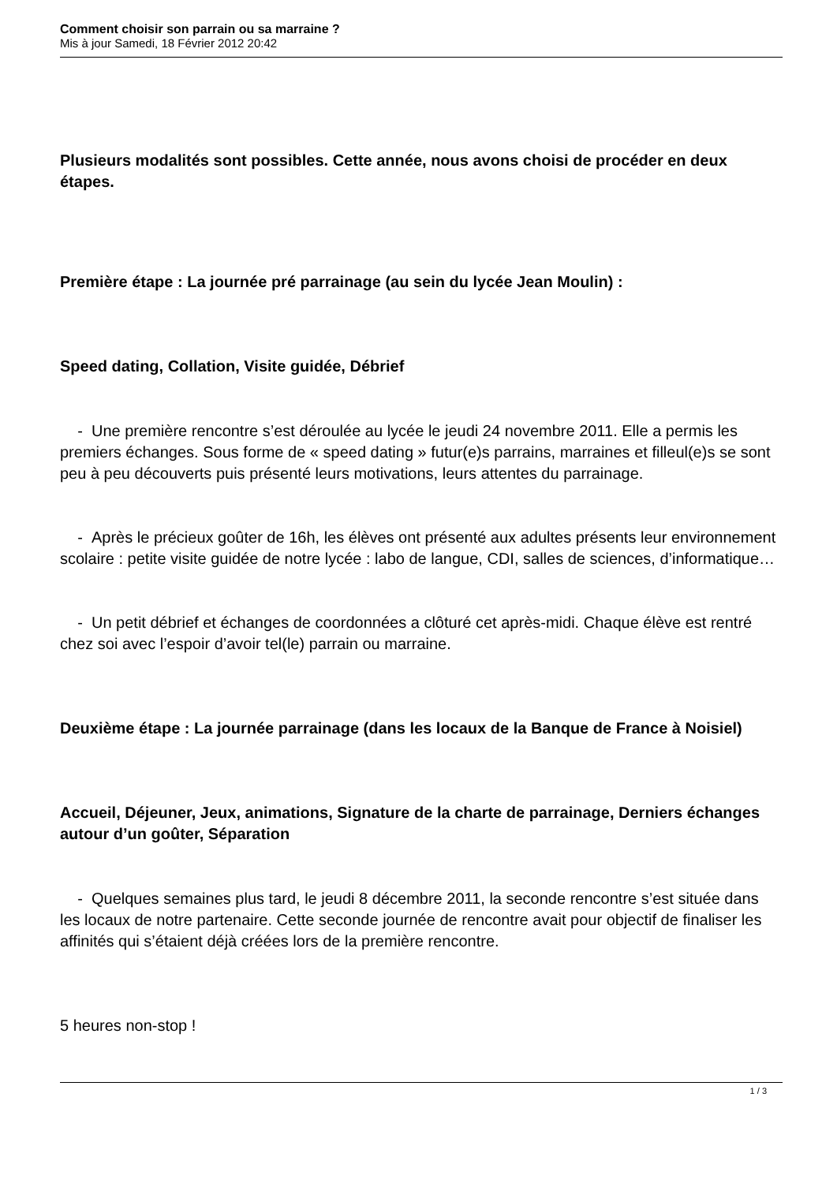Comment choisir son parrain ou sa marraine ?
Mis à jour Samedi, 18 Février 2012 20:42
Plusieurs modalités sont possibles. Cette année, nous avons choisi de procéder en deux étapes.
Première étape : La journée pré parrainage (au sein du lycée Jean Moulin) :
Speed dating, Collation, Visite guidée, Débrief
- Une première rencontre s’est déroulée au lycée le jeudi 24 novembre 2011. Elle a permis les premiers échanges. Sous forme de « speed dating » futur(e)s parrains, marraines et filleul(e)s se sont peu à peu découverts puis présenté leurs motivations, leurs attentes du parrainage.
- Après le précieux goûter de 16h, les élèves ont présenté aux adultes présents leur environnement scolaire : petite visite guidée de notre lycée : labo de langue, CDI, salles de sciences, d’informatique…
- Un petit débrief et échanges de coordonnées a clôturé cet après-midi. Chaque élève est rentré chez soi avec l’espoir d’avoir tel(le) parrain ou marraine.
Deuxième étape : La journée parrainage (dans les locaux de la Banque de France à Noisiel)
Accueil, Déjeuner, Jeux, animations, Signature de la charte de parrainage, Derniers échanges autour d’un goûter, Séparation
- Quelques semaines plus tard, le jeudi 8 décembre 2011, la seconde rencontre s’est située dans les locaux de notre partenaire. Cette seconde journée de rencontre avait pour objectif de finaliser les affinités qui s’étaient déjà créées lors de la première rencontre.
5 heures non-stop !
1 / 3